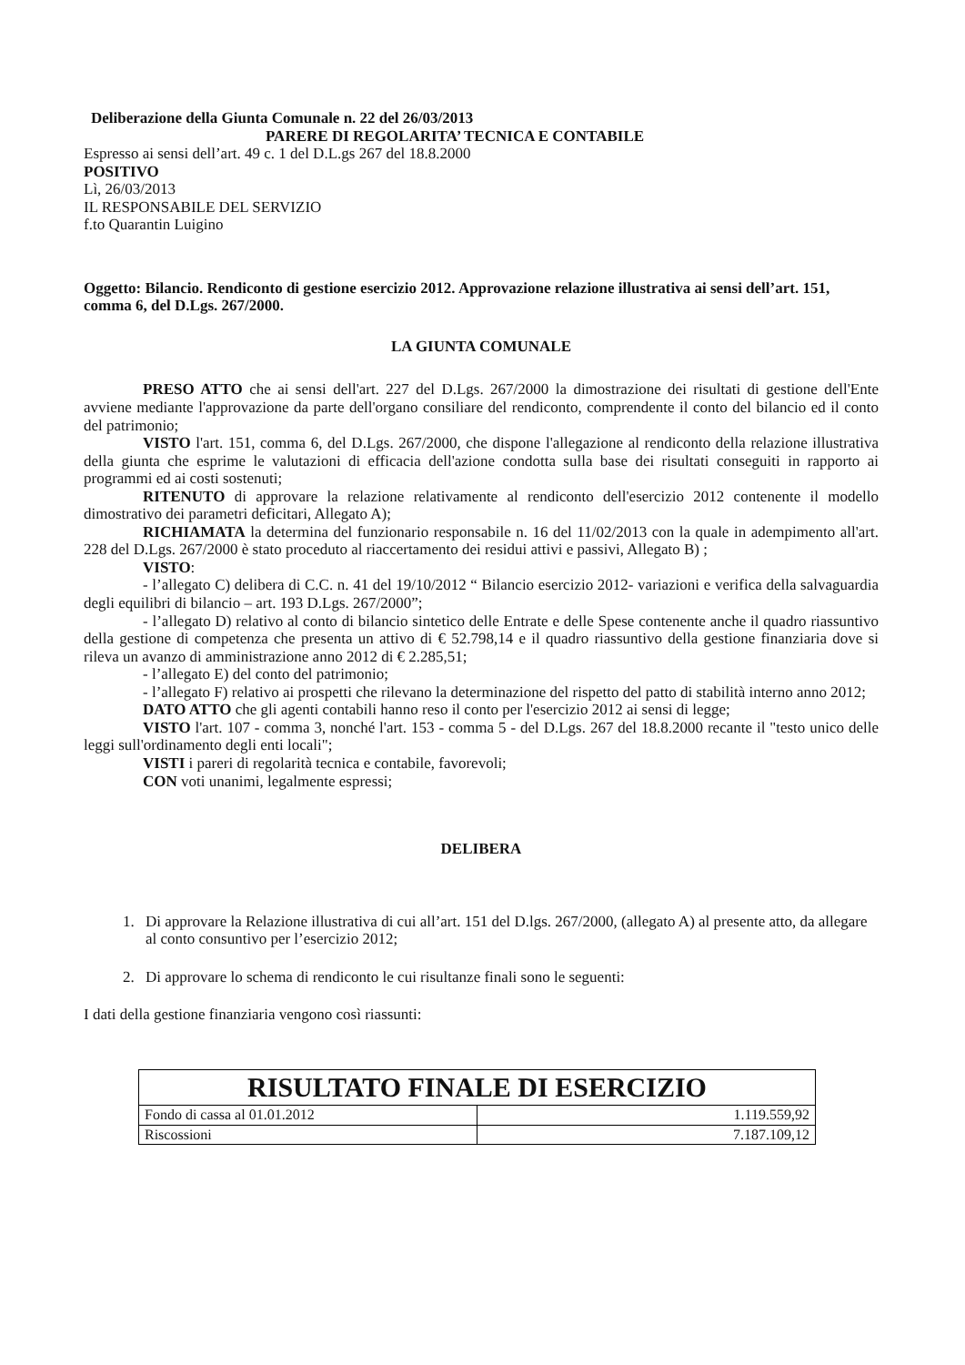Deliberazione della Giunta Comunale n. 22 del 26/03/2013
PARERE DI REGOLARITA’ TECNICA E CONTABILE
Espresso ai sensi dell’art. 49 c. 1 del D.L.gs 267 del 18.8.2000
POSITIVO
Lì, 26/03/2013
IL RESPONSABILE DEL SERVIZIO
f.to Quarantin Luigino
Oggetto: Bilancio. Rendiconto di gestione esercizio 2012. Approvazione relazione illustrativa ai sensi dell’art. 151, comma 6, del D.Lgs. 267/2000.
LA GIUNTA COMUNALE
PRESO ATTO che ai sensi dell'art. 227 del D.Lgs. 267/2000 la dimostrazione dei risultati di gestione dell'Ente avviene mediante l'approvazione da parte dell'organo consiliare del rendiconto, comprendente il conto del bilancio ed il conto del patrimonio;
VISTO l'art. 151, comma 6, del D.Lgs. 267/2000, che dispone l'allegazione al rendiconto della relazione illustrativa della giunta che esprime le valutazioni di efficacia dell'azione condotta sulla base dei risultati conseguiti in rapporto ai programmi ed ai costi sostenuti;
RITENUTO di approvare la relazione relativamente al rendiconto dell'esercizio 2012 contenente il modello dimostrativo dei parametri deficitari, Allegato A);
RICHIAMATA la determina del funzionario responsabile n. 16 del 11/02/2013 con la quale in adempimento all'art. 228 del D.Lgs. 267/2000 è stato proceduto al riaccertamento dei residui attivi e passivi, Allegato B) ;
VISTO:
- l’allegato C) delibera di C.C. n. 41 del 19/10/2012 “ Bilancio esercizio 2012- variazioni e verifica della salvaguardia degli equilibri di bilancio – art. 193 D.Lgs. 267/2000”;
- l’allegato D) relativo al conto di bilancio sintetico delle Entrate e delle Spese contenente anche il quadro riassuntivo della gestione di competenza che presenta un attivo di € 52.798,14 e il quadro riassuntivo della gestione finanziaria dove si rileva un avanzo di amministrazione anno 2012 di € 2.285,51;
- l’allegato E) del conto del patrimonio;
- l’allegato F) relativo ai prospetti che rilevano la determinazione del rispetto del patto di stabilità interno anno 2012;
DATO ATTO che gli agenti contabili hanno reso il conto per l'esercizio 2012 ai sensi di legge;
VISTO l'art. 107 - comma 3, nonché l'art. 153 - comma 5 - del D.Lgs. 267 del 18.8.2000 recante il "testo unico delle leggi sull'ordinamento degli enti locali";
VISTI i pareri di regolarità tecnica e contabile, favorevoli;
CON voti unanimi, legalmente espressi;
DELIBERA
1. Di approvare la Relazione illustrativa di cui all’art. 151 del D.lgs. 267/2000, (allegato A) al presente atto, da allegare al conto consuntivo per l’esercizio 2012;
2. Di approvare lo schema di rendiconto le cui risultanze finali sono le seguenti:
I dati della gestione finanziaria vengono così riassunti:
| RISULTATO FINALE DI ESERCIZIO | |
| --- | --- |
| Fondo di cassa al 01.01.2012 | 1.119.559,92 |
| Riscossioni | 7.187.109,12 |